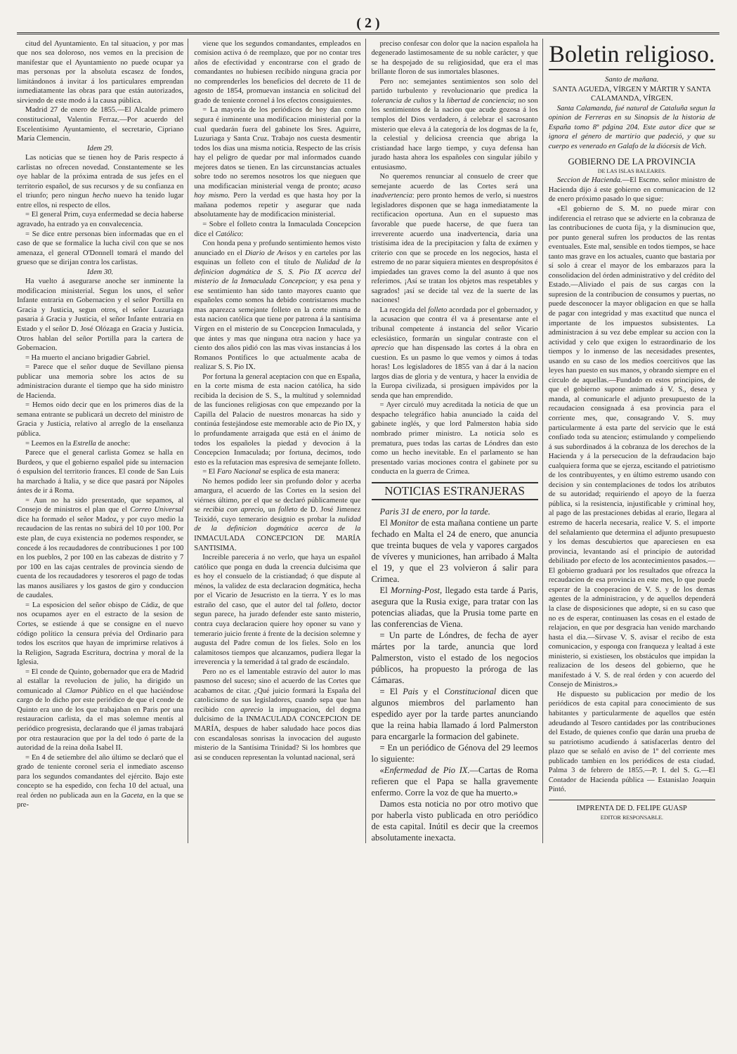( 2 )
citud del Ayuntamiento. En tal situacion, y por mas que nos sea doloroso, nos vemos en la precision de manifestar que el Ayuntamiento no puede ocupar ya mas personas por la absoluta escasez de fondos, limitándonos á invitar á los particulares emprendan inmediatamente las obras para que están autorizados, sirviendo de este modo á la causa pública.
Madrid 27 de enero de 1855.—El Alcalde primero constitucional, Valentin Ferraz.—Por acuerdo del Escelentísimo Ayuntamiento, el secretario, Cipriano María Clemencin.
Idem 29.
Las noticias que se tienen hoy de Paris respecto á carlistas no ofrecen novedad. Constantemente se les oye hablar de la próxima entrada de sus jefes en el territorio español, de sus recursos y de su confianza en el triunfo; pero ningun hecho nuevo ha tenido lugar entre ellos, ni respecto de ellos.
= El general Prim, cuya enfermedad se decia haberse agravado, ha entrado ya en convalecencia.
= Se dice entre personas bien informadas que en el caso de que se formalice la lucha civil con que se nos amenaza, el general O'Donnell tomará el mando del grueso que se dirijan contra los carlistas.
Idem 30.
Ha vuelto á asegurarse anoche ser inminente la modificacion ministerial. Segun los unos, el señor Infante entraria en Gobernacion y el señor Portilla en Gracia y Justicia, segun otros, el señor Luzuriaga pasaria á Gracia y Justicia, el señor Infante entraria en Estado y el señor D. José Olózaga en Gracia y Justicia. Otros hablan del señor Portilla para la cartera de Gobernacion.
= Ha muerto el anciano brigadier Gabriel.
= Parece que el señor duque de Sevillano piensa publicar una memoria sobre los actos de su administracion durante el tiempo que ha sido ministro de Hacienda.
= Hemos oido decir que en los primeros dias de la semana entrante se publicará un decreto del ministro de Gracia y Justicia, relativo al arreglo de la enseñanza pública.
= Leemos en la Estrella de anoche:
Parece que el general carlista Gomez se halla en Burdeos, y que el gobierno español pide su internacion ó espulsion del territorio frances. El conde de San Luis ha marchado á Italia, y se dice que pasará por Nápoles ántes de ir á Roma.
= Aun no ha sido presentado, que sepamos, al Consejo de ministros el plan que el Correo Universal dice ha formado el señor Madoz, y por cuyo medio la recaudacion de las rentas no subirá del 10 por 100. Por este plan, de cuya existencia no podemos responder, se concede á los recaudadores de contribuciones 1 por 100 en los pueblos, 2 por 100 en las cabezas de distrito y 7 por 100 en las cajas centrales de provincia siendo de cuenta de los recaudadores y tesoreros el pago de todas las manos ausiliares y los gastos de giro y conduccion de caudales.
= La esposicion del señor obispo de Cádiz, de que nos ocupamos ayer en el estracto de la sesion de Cortes, se estiende á que se consigne en el nuevo código político la censura prévia del Ordinario para todos los escritos que hayan de imprimirse relativos á la Religion, Sagrada Escritura, doctrina y moral de la Iglesia.
= El conde de Quinto, gobernador que era de Madrid al estallar la revolucion de julio, ha dirigido un comunicado al Clamor Público en el que haciéndose cargo de lo dicho por este periódico de que el conde de Quinto era uno de los que trabajaban en Paris por una restauracion carlista, da el mas solemne mentís al periódico progresista, declarando que él jamas trabajará por otra restauracion que por la del todo ó parte de la autoridad de la reina doña Isabel II.
= En 4 de setiembre del año último se declaró que el grado de teniente coronel seria el inmediato ascenso para los segundos comandantes del ejército. Bajo este concepto se ha espedido, con fecha 10 del actual, una real órden no publicada aun en la Gaceta, en la que se pre-
viene que los segundos comandantes, empleados en comision activa ó de reemplazo, que por no contar tres años de efectividad y encontrarse con el grado de comandantes no hubiesen recibido ninguna gracia por no comprenderles los beneficios del decreto de 11 de agosto de 1854, promuevan instancia en solicitud del grado de teniente coronel á los efectos consiguientes.
= La mayoría de los periódicos de hoy dan como segura é inminente una modificacion ministerial por la cual quedarán fuera del gabinete los Sres. Aguirre, Luzuriaga y Santa Cruz. Trabajo nos cuesta desmentir todos los dias una misma noticia. Respecto de las crísis hay el peligro de quedar por mal informados cuando mejores datos se tienen. En las circunstancias actuales sobre todo no seremos nosotros los que nieguen que una modificacian ministerial venga de pronto; acaso hoy mismo. Pero la verdad es que hasta hoy por la mañana podemos repetir y asegurar que nada absolutamente hay de modificacion ministerial.
= Sobre el folleto contra la Inmaculada Concepcion dice el Católico:
Con honda pena y profundo sentimiento hemos visto anunciado en el Diario de Avisos y en carteles por las esquinas un folleto con el título de Nulidad de la definicion dogmática de S. S. Pio IX acerca del misterio de la Inmaculada Concepcion; y esa pena y ese sentimiento han sido tanto mayores cuanto que españoles como somos ha debido contristarnos mucho mas aparezca semejante folleto en la corte misma de esta nacion católica que tiene por patrona á la santísima Vírgen en el misterio de su Concepcion Inmaculada, y que ántes y mas que ninguna otra nacion y hace ya ciento dos años pidió con las mas vivas instancias á los Romanos Pontífices lo que actualmente acaba de realizar S. S. Pio IX.
Por fortuna la general aceptacion con que en España, en la corte misma de esta nacion católica, ha sido recibida la decision de S. S., la multitud y solemnidad de las funciones religiosas con que empezando por la Capilla del Palacio de nuestros monarcas ha sido y continúa festejándose este memorable acto de Pio IX, y lo profundamente arraigada que está en el ánimo de todos los españoles la piedad y devocion á la Concepcion Inmaculada; por fortuna, decimos, todo esto es la refutacion mas espresiva de semejante folleto.
= El Faro Nacional se esplica de esta manera:
No hemos podido leer sin profundo dolor y acerba amargura, el acuerdo de las Cortes en la sesion del viérnes último, por el que se declaró públicamente que se recibia con aprecio, un folleto de D. José Jimenez Teixidó, cuyo temerario designio es probar la nulidad de la definicion dogmática acerca de la INMACULADA CONCEPCION DE MARÍA SANTISIMA.
Increible pareceria á no verlo, que haya un español católico que ponga en duda la creencia dulcisima que es hoy el consuelo de la cristiandad; ó que dispute al ménos, la validez de esta declaracion dogmática, hecha por el Vicario de Jesucristo en la tierra. Y es lo mas estraño del caso, que el autor del tal folleto, doctor segun parece, ha jurado defender este santo misterio, contra cuya declaracion quiere hoy oponer su vano y temerario juicio frente á frente de la decision solemne y augusta del Padre comun de los fieles. Solo en los calamitosos tiempos que alcanzamos, pudiera llegar la irreverencia y la temeridad á tal grado de escándalo.
Pero no es el lamentable estravío del autor lo mas pasmoso del suceso; sino el acuerdo de las Cortes que acabamos de citar. ¿Qué juicio formará la España del catolicismo de sus legisladores, cuando sepa que han recibido con aprecio la impugnacion, del dogma dulcisimo de la INMACULADA CONCEPCION DE MARÍA, despues de haber saludado hace pocos dias con escandalosas sonrisas la invocacion del augusto misterio de la Santísima Trinidad? Si los hombres que asi se conducen representan la voluntad nacional, será
preciso confesar con dolor que la nacion española ha degenerado lastimosamente de su noble carácter, y que se ha despojado de su religiosidad, que era el mas brillante floron de sus inmortales blasones.
Pero no: semejantes sentimientos son solo del partido turbulento y revolucionario que predica la tolerancia de cultos y la libertad de conciencia; no son los sentimientos de la nacion que acude gozosa á los templos del Dios verdadero, á celebrar el sacrosanto misterio que eleva á la categoría de los dogmas de la fe, la celestial y deliciosa creencia que abriga la cristiandad hace largo tiempo, y cuya defensa han jurado hasta ahora los españoles con singular júbilo y entusiasmo.
No queremos renunciar al consuelo de creer que semejante acuerdo de las Cortes será una inadvertencia: pero pronto hemos de verlo, si nuestros legisladores disponen que se haga inmediatamente la rectificacion oportuna. Aun en el supuesto mas favorable que puede hacerse, de que fuera tan irreverente acuerdo una inadvertencia, daria una tristísima idea de la precipitacion y falta de exámen y criterio con que se procede en los negocios, hasta el estremo de no parar siquiera mientes en despropósitos é impiedades tan graves como la del asunto á que nos referimos. ¡Así se tratan los objetos mas respetables y sagrados! ¡así se decide tal vez de la suerte de las naciones!
La recogida del folleto acordada por el gobernador, y la acusacion que contra él va á presentarse ante el tribunal competente á instancia del señor Vicario eclesiástico, formarán un singular contraste con el aprecio que han dispensado las cortes á la obra en cuestion. Es un pasmo lo que vemos y oimos á todas horas! Los legisladores de 1855 van á dar á la nacion largos dias de gloria y de ventura, y hacer la envidia de la Europa civilizada, si prosiguen impávidos por la senda que han emprendido.
= Ayer circuló muy acreditada la noticia de que un despacho telegráfico habia anunciado la caida del gabinete inglés, y que lord Palmerston habia sido nombrado primer ministro. La noticia solo es prematura, pues todas las cartas de Lóndres dan esto como un hecho inevitable. En el parlamento se han presentado varias mociones contra el gabinete por su conducta en la guerra de Crimea.
NOTICIAS ESTRANJERAS
Paris 31 de enero, por la tarde.
El Monitor de esta mañana contiene un parte fechado en Malta el 24 de enero, que anuncia que treinta buques de vela y vapores cargados de víveres y municiones, han arribado á Malta el 19, y que el 23 volvieron á salir para Crimea.
El Morning-Post, llegado esta tarde á Paris, asegura que la Rusia exige, para tratar con las potencias aliadas, que la Prusia tome parte en las conferencias de Viena.
= Un parte de Lóndres, de fecha de ayer mártes por la tarde, anuncia que lord Palmerston, visto el estado de los negocios públicos, ha propuesto la próroga de las Cámaras.
= El Pais y el Constitucional dicen que algunos miembros del parlamento han espedido ayer por la tarde partes anunciando que la reina habia llamado á lord Palmerston para encargarle la formacion del gabinete.
= En un periódico de Génova del 29 leemos lo siguiente:
«Enfermedad de Pio IX.—Cartas de Roma refieren que el Papa se halla gravemente enfermo. Corre la voz de que ha muerto.»
Damos esta noticia no por otro motivo que por haberla visto publicada en otro periódico de esta capital. Inútil es decir que la creemos absolutamente inexacta.
Boletin religioso.
Santo de mañana.
SANTA AGUEDA, VÍRGEN Y MÁRTIR Y SANTA CALAMANDA, VÍRGEN.
Santa Calamanda, fué natural de Cataluña segun la opinion de Ferreras en su Sinopsis de la historia de España tomo 8º pdgina 204. Este autor dice que se ignora el género de martirio que padeció, y que su cuerpo es venerado en Galafo de la diócesis de Vich.
GOBIERNO DE LA PROVINCIA
DE LAS ISLAS BALEARES.
Seccion de Hacienda.—El Escmo. señor ministro de Hacienda dijo á este gobierno en comunicacion de 12 de enero próximo pasado lo que sigue:
«El gobierno de S. M. no puede mirar con indiferencia el retraso que se advierte en la cobranza de las contribuciones de cuota fija, y la disminucion que, por punto general sufren los productos de las rentas eventuales. Este mal, sensible en todos tiempos, se hace tanto mas grave en los actuales, cuanto que bastaria por sí solo á crear el mayor de los embarazos para la consolidacion del órden administrativo y del crédito del Estado.—Aliviado el pais de sus cargas con la supresion de la contribucion de consumos y puertas, no puede desconocer la mayor obligacion en que se halla de pagar con integridad y mas exactitud que nunca el importante de los impuestos subsistentes. La administracion á su vez debe emplear su accion con la actividad y celo que exigen lo estraordinario de los tiempos y lo inmenso de las necesidades presentes, usando en su caso de los medios coercitivos que las leyes han puesto en sus manos, y obrando siempre en el círculo de aquellas.—Fundado en estos principios, de que el gobierno supone animado á V. S., desea y manda, al comunicarle el adjunto presupuesto de la recaudacion consignada á esa provincia para el corriente mes, que, consagrando V. S. muy particularmente á esta parte del servicio que le está confiado toda su atencion; estimulando y compeliendo á sus subordinados á la cobranza de los derechos de la Hacienda y á la persecucion de la defraudacion bajo cualquiera forma que se ejerza, escitando el patriotismo de los contribuyentes, y en último estremo usando con decision y sin contemplaciones de todos los atributos de su autoridad; requiriendo el apoyo de la fuerza pública, si la resistencia, injustificable y criminal hoy, al pago de las prestaciones debidas al erario, llegara al estremo de hacerla necesaria, realice V. S. el importe del señalamiento que determina el adjunto presupuesto y los demas descubiertos que apareciesen en esa provincia, levantando así el principio de autoridad debilitado por efecto de los acontecimientos pasados.—El gobierno graduará por los resultados que ofrezca la recaudacion de esa provincia en este mes, lo que puede esperar de la cooperacion de V. S. y de los demas agentes de la administracion, y de aquellos dependerá la clase de disposiciones que adopte, si en su caso que no es de esperar, continuasen las cosas en el estado de relajacion, en que por desgracia han venido marchando hasta el dia.—Sírvase V. S. avisar el recibo de esta comunicacion, y esponga con franqueza y lealtad á este ministerio, si existiesen, los obstáculos que impidan la realizacion de los deseos del gobierno, que he manifestado á V. S. de real órden y con acuerdo del Consejo de Ministros.»
He dispuesto su publicacion por medio de los periódicos de esta capital para conocimiento de sus habitantes y particularmente de aquellos que estén adeudando al Tesoro cantidades por las contribuciones del Estado, de quienes confio que darán una prueba de su patriotismo acudiendo á satisfacerlas dentro del plazo que se señaló en aviso de 1º del corriente mes publicado tambien en los periódicos de esta ciudad. Palma 3 de febrero de 1855.—P. I. del S. G.—El Contador de Hacienda pública — Estanislao Joaquin Pintó.
IMPRENTA DE D. FELIPE GUASP
EDITOR RESPONSABLE.